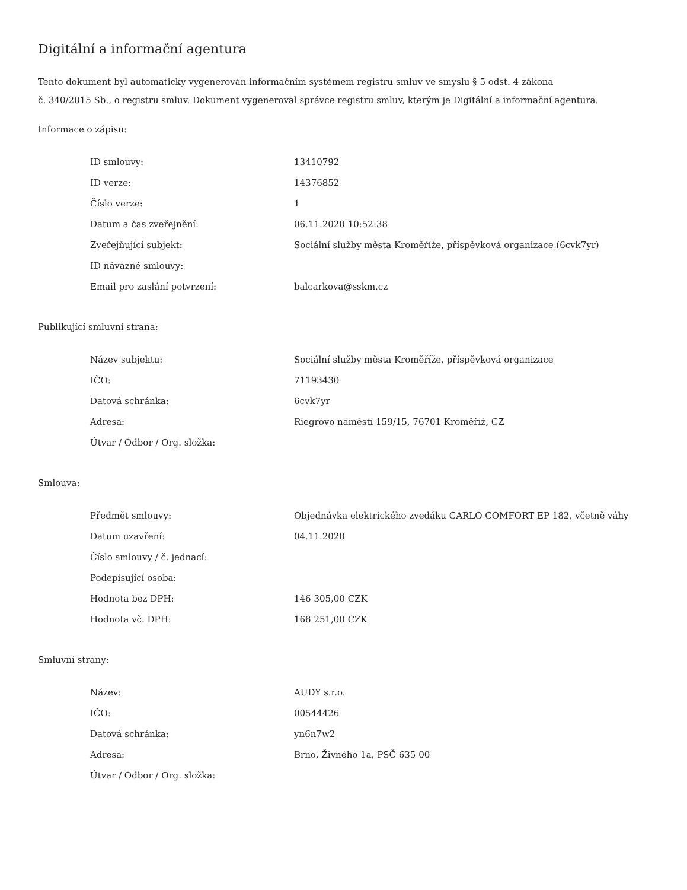Digitální a informační agentura
Tento dokument byl automaticky vygenerován informačním systémem registru smluv ve smyslu § 5 odst. 4 zákona
č. 340/2015 Sb., o registru smluv. Dokument vygeneroval správce registru smluv, kterým je Digitální a informační agentura.
Informace o zápisu:
| ID smlouvy: | 13410792 |
| ID verze: | 14376852 |
| Číslo verze: | 1 |
| Datum a čas zveřejnění: | 06.11.2020 10:52:38 |
| Zveřejňující subjekt: | Sociální služby města Kroměříže, příspěvková organizace (6cvk7yr) |
| ID návazné smlouvy: | |
| Email pro zaslání potvrzení: | balcarkova@sskm.cz |
Publikující smluvní strana:
| Název subjektu: | Sociální služby města Kroměříže, příspěvková organizace |
| IČO: | 71193430 |
| Datová schránka: | 6cvk7yr |
| Adresa: | Riegrovo náměstí 159/15, 76701 Kroměříž, CZ |
| Útvar / Odbor / Org. složka: | |
Smlouva:
| Předmět smlouvy: | Objednávka elektrického zvedáku CARLO COMFORT EP 182, včetně váhy |
| Datum uzavření: | 04.11.2020 |
| Číslo smlouvy / č. jednací: | |
| Podepisující osoba: | |
| Hodnota bez DPH: | 146 305,00 CZK |
| Hodnota vč. DPH: | 168 251,00 CZK |
Smluvní strany:
| Název: | AUDY s.r.o. |
| IČO: | 00544426 |
| Datová schránka: | yn6n7w2 |
| Adresa: | Brno, Živného 1a, PSČ 635 00 |
| Útvar / Odbor / Org. složka: | |